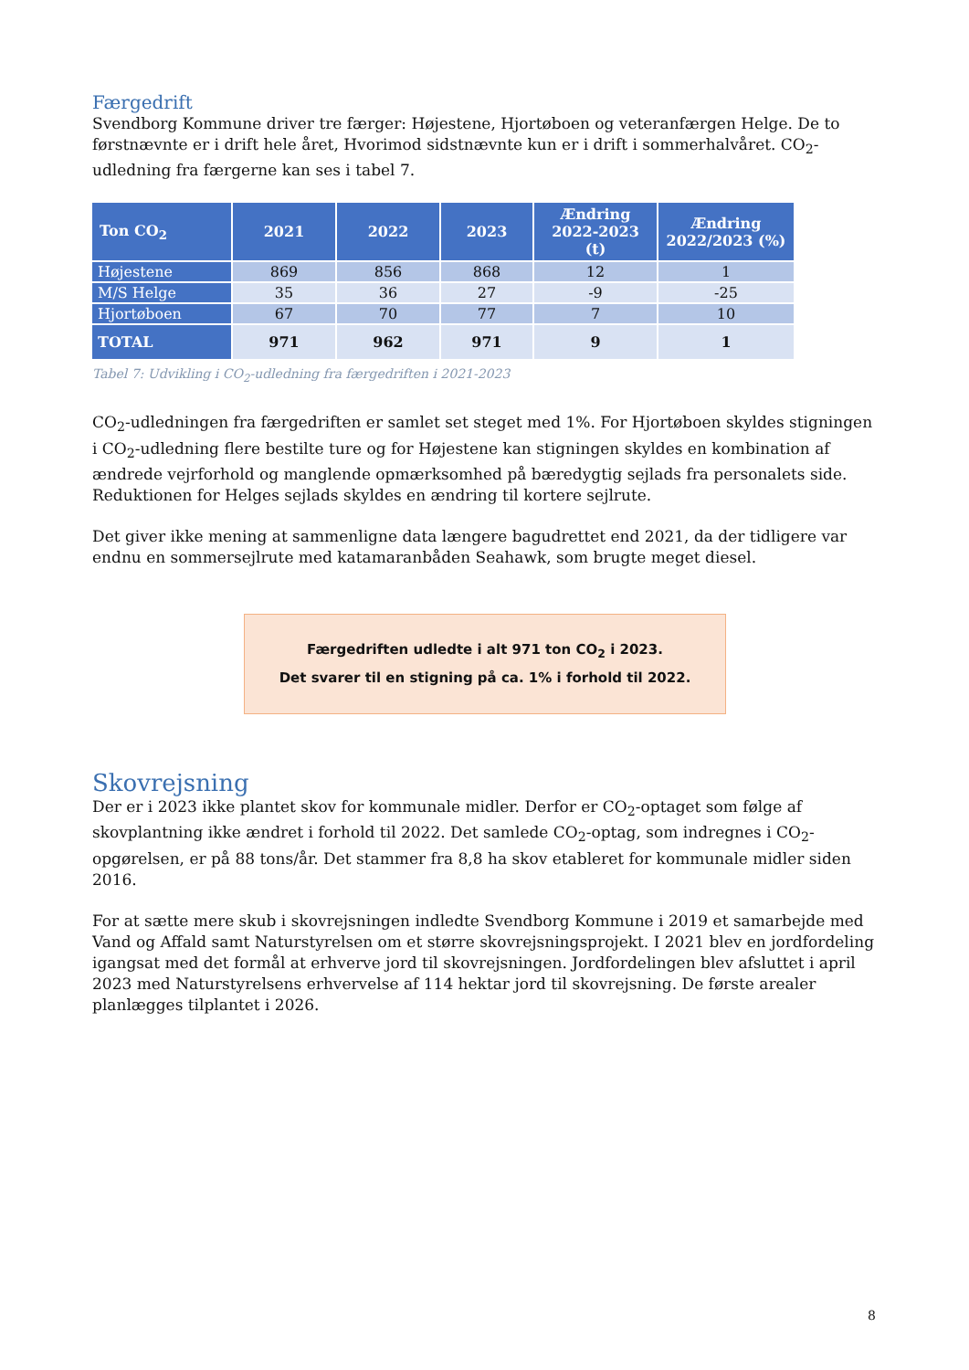Færgedrift
Svendborg Kommune driver tre færger: Højestene, Hjortøboen og veteranfærgen Helge. De to førstnævnte er i drift hele året, Hvorimod sidstnævnte kun er i drift i sommerhalvåret. CO<sub>2</sub>-udledning fra færgerne kan ses i tabel 7.
| Ton CO<sub>2</sub> | 2021 | 2022 | 2023 | Ændring 2022-2023 (t) | Ændring 2022/2023 (%) |
| --- | --- | --- | --- | --- | --- |
| Højestene | 869 | 856 | 868 | 12 | 1 |
| M/S Helge | 35 | 36 | 27 | -9 | -25 |
| Hjortøboen | 67 | 70 | 77 | 7 | 10 |
| TOTAL | 971 | 962 | 971 | 9 | 1 |
Tabel 7: Udvikling i CO<sub>2</sub>-udledning fra færgedriften i 2021-2023
CO<sub>2</sub>-udledningen fra færgedriften er samlet set steget med 1%. For Hjortøboen skyldes stigningen i CO<sub>2</sub>-udledning flere bestilte ture og for Højestene kan stigningen skyldes en kombination af ændrede vejrforhold og manglende opmærksomhed på bæredygtig sejlads fra personalets side. Reduktionen for Helges sejlads skyldes en ændring til kortere sejlrute.
Det giver ikke mening at sammenligne data længere bagudrettet end 2021, da der tidligere var endnu en sommersejlrute med katamaranbåden Seahawk, som brugte meget diesel.
Færgedriften udledte i alt 971 ton CO<sub>2</sub> i 2023.
Det svarer til en stigning på ca. 1% i forhold til 2022.
Skovrejsning
Der er i 2023 ikke plantet skov for kommunale midler. Derfor er CO<sub>2</sub>-optaget som følge af skovplantning ikke ændret i forhold til 2022. Det samlede CO<sub>2</sub>-optag, som indregnes i CO<sub>2</sub>-opgørelsen, er på 88 tons/år. Det stammer fra 8,8 ha skov etableret for kommunale midler siden 2016.
For at sætte mere skub i skovrejsningen indledte Svendborg Kommune i 2019 et samarbejde med Vand og Affald samt Naturstyrelsen om et større skovrejsningsprojekt. I 2021 blev en jordfordeling igangsat med det formål at erhverve jord til skovrejsningen. Jordfordelingen blev afsluttet i april 2023 med Naturstyrelsens erhvervelse af 114 hektar jord til skovrejsning. De første arealer planlægges tilplantet i 2026.
8